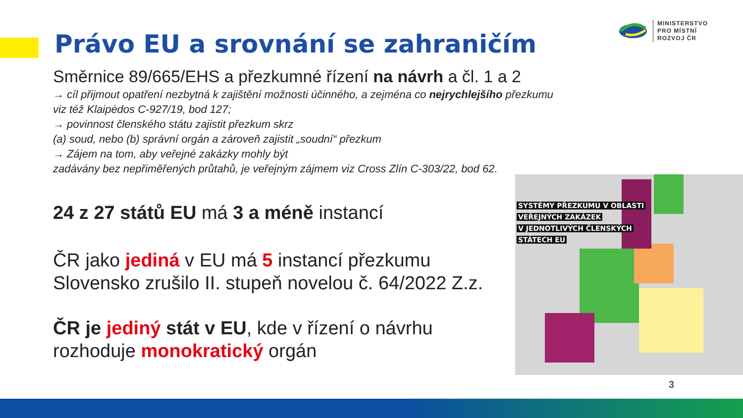MINISTERSTVO
PRO MÍSTNÍ
ROZVOJ ČR
Právo EU a srovnání se zahraničím
Směrnice 89/665/EHS a přezkumné řízení na návrh a čl. 1 a 2
→ cíl přijmout opatření nezbytná k zajištění možnosti účinného, a zejména co nejrychlejšího přezkumu
viz též Klaipėdos C-927/19, bod 127;
→ povinnost členského státu zajistit přezkum skrz
(a) soud, nebo (b) správní orgán a zároveň zajistit „soudní“ přezkum
→ Zájem na tom, aby veřejné zakázky mohly být
zadávány bez nepřiměřených průtahů, je veřejným zájmem viz Cross Zlín C-303/22, bod 62.
24 z 27 států EU má 3 a méně instancí
ČR jako jediná v EU má 5 instancí přezkumu
Slovensko zrušilo II. stupeň novelou č. 64/2022 Z.z.
ČR je jediný stát v EU, kde v řízení o návrhu
rozhoduje monokratický orgán
SYSTÉMY PŘEZKUMU V OBLASTI
VEŘEJNÝCH ZAKÁZEK
V JEDNOTLIVÝCH ČLENSKÝCH
STÁTECH EU
3